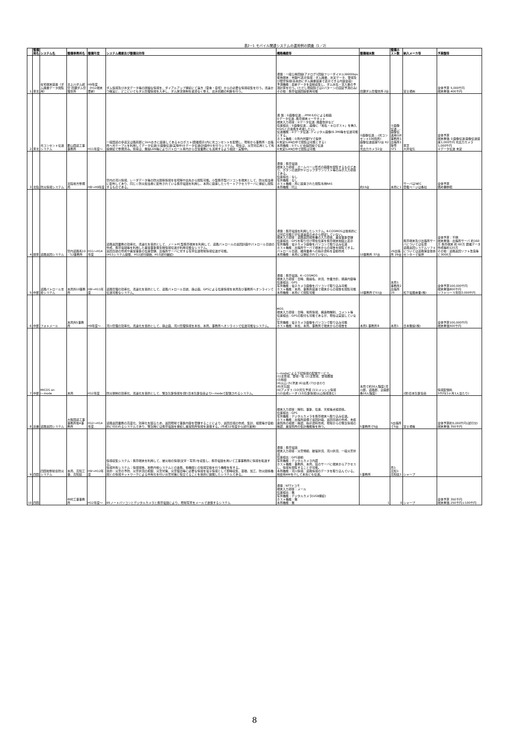表2−1 モバイル関連システムの運用例の調査（1／2）
| | 整備局名 | システム名 | 整備事務所名 | 整備年度 | システム概要及び整備目的等 | 概略機能等 | 整備端末数 | 整備ホスト数 | 納入メーカ等 | 予算額等 |
| --- | --- | --- | --- | --- | --- | --- | --- | --- | --- | --- |
| 1 | 東北 | 在宅端末装置（ダム諸量データ閲覧用） | 北上川ダム統管 田瀬ダム管理支所 | H9年度（H12端末更新） | ダム情報及び水文データ等の詳細な情報を、ダイアルアップ接続にて遠方（官舎・自宅）からの必要な情報収集を行う。迅速かつ確実に、どこにいてもダム管理情報を入手し、ダム放流体制を遅滞なく整え、出水初期の判断を行う。 | 通信：一般公衆回線(アナログ1回線フリーダイヤル)9600bps 使用端末：市販PC表示情報：ダム諸量、水文データ、警報及び障害情報(基本的にダム諸量装置で表示できる内容全般) 予測機能：最新データを自動収集し、ダム水位・流入量の予測計算を行う。(ただし現段階では2パターンの固定予測のみ) その他：携帯電話回線使用可能 | 田瀬ダム管理支所 2台 | | 富士通㈱ | 全体予算 5,000千円 端末単価 400千円 |
| 2 | 東北 | 光コンセント伝送システム | 郡山国道工事事務所 | H11年度〜 | 一般国道の歩道又は路肩部に1kmおきに設置してあるキロポスト(距離標示)内に光コンセントを配備し、現場から事務所・出張所へ光ケーブルを利用してデータ伝送(①画像伝送(実施中)②データ伝送(計画中))を行うシステム。現在は、災害対応用として有線接続で整備済み。将来は、無線LAN等によりパトロール車内から日常業務にも活用するよう検討・実験中。 | 通 信：①画像伝送‥‥PFM E/Oによる動画 ②データ伝送‥携帯端末イーサネット 端末入力項目：②データ伝送‥路面性状など 位置検出：①画像伝送‥‥画像に「地名・キロポスト」を挿入 ※GISとの連携を考慮したい。 伝送機能：②データ伝送‥ディジタル画像(6.3M)等を伝送可能とする。 ホスト機能：①所内共聴TVで提供 ②未定(LANの中で閲覧は可能とする) 本局機能：①テレビ会議回線で伝送 ②未定(LANの中で閲覧は可能 | ①画像伝送‥‥(光コンセント106箇所) 画像伝送装置T2台 R2台 光出力カメラ2台 | ①画像伝送‥‥ 画像伝送用O/E 事務所1 出張所1 除雪ST1 | 東芝 大井電気 | 全体予算 端末単価 ①画像伝送 画像伝送装置1,000千円 光出力カメラ 1,000千円 ②データ伝送 未定 |
| 3 | 北陸 | 防災情報システム | 北陸地方整備局 | H8〜H9年度 | 管内の河川情報、レーダデータ等の防災関係情報を在宅時や出先から閲覧可能。小型携帯型パソコンを端末として、防災担当者に配布してあり、同じく防災担当者に配布されている携帯電話を利用し、本局に設置したリモートアクセスサーバに接続し閲覧するものである。 | 通信：携帯電話 端末入力項目：ホームページ形式の画面を閲覧するものであり、ボタンの選択やドロップダウンリスト等のみが入力項目である。 位置検出：なし 写真機能：なし ホスト機能：局に設置された閲覧専用RAS 本局機能：同上 | 約15台 | 本局に1 | サーバはNEC 登載ページは各社 | 全体予算 備考欄参照 |
| 4 | 関東 | 道路巡回システム | 管内道路系10／12事務所 | H11〜H14年度 | 道路巡回業務の効率化、迅速化を目的として、ノートPC型携帯端末を利用して、道路パトロールの巡回計画やパトロール日誌の作成、携帯電話等を利用した異常事象発生時情報伝送が利用可能なシステム。 巡回日誌の作成や異常事象の位置登録、出張所サーバに対する写真伝送現場情報伝送が可能。 (H11システム開発、H12試行開始、H13試行継続) | 通信：携帯電話を利用したシステム。K-COSMOSは技術的には対応可能だが伝送速度の点から想定していない。 端末入力項目：道路巡回報告書の入力項目、異常事象登録 位置検出：GPSを取り付け現在位置を携帯端末地図上表示 写真機能：電子カメラ画像をパソコンで取り込み伝送 ホスト機能：出張所サーバで端末からの報告を閲覧できる。 パトロール日誌、維持業者への指示資料を自動作成 本局機能：本局には接続されていない。 | 10事務所 37台 | 29出張所 29台 | 携帯端末及び出張所サーバについては任意 道路巡回システムソフトについては道路保全技術センターで提供 | 全体予算：不明 端末単価：出張所サーバ 約160万 携帯端末 約 60万 距離データ作成等約120万 その他：道路巡回ソフト改良等に3000万 |
| 5 | 中部 | 道路パトロール支援システム | 本局外10事務所 | H8〜H11年度 | 道路管理の効率化、迅速化を目的として、道路パトロール日誌、静止画、GPSによる位置情報を本局及び事務所へオンラインで伝送可能なシステム。 | 通信：携帯電話、K−COSMOS 端末入力項目：日時、路線名、状況、作業方針、措置内容等 位置検出：GPS 写真機能：電子カメラ画像をパソコンで取り込み可能 ホスト機能：本局、事務所装置で端末からの報告を閲覧可能 本局機能：本局にて閲覧可能 | 10事務所で51台 | 本局1 事務所2 出張所 25 | 松下電器産業(株) | 全体予算100,000千円 端末単価800千円 ソフトリース年間3,000千円 |
| 6 | 中部 | フォトメール | 本局外5事務所 | H9年度〜 | 河川管理の効率化、迅速化を目的として、静止画、河川管理情報を本省、本局、事務所へオンラインで伝送可能なシステム。 | MOS 端末入力項目：日時、場所情報、構造物種別、コメント等 位置検出：GPSの取付も可能であるが、現在は実装していない 写真機能：電子カメラ画像をパソコンで取り込み可能 ホスト機能：本省、本局、事務所で端末からの報告を | 本局1 事務所8 | 本局1 | 日本無線(株) | 全体予算100,000千円 端末単価500千円 |
| 7 | 中部 | MICOS on i−mode | 本局 | H12年度 | 防災体制の効率化、迅速化を目的として、緊急気象情報を(財)日本気象協会よりi−modeで配信されるシステム。 | i−modeによる下記情報の配信サービス。 (1)注意報、警報一覧 (2)注意報、警報履歴 (3)地震 (4)火山 (5)津波 (6)台風 (7)ひまわり (8)天気図 (9)アメダス (10)天気予報 (11)メッシュ情報 (12)合成レーダ (13)気象情報(火山情報含む) | 本局で約30人程度(河川部、道路部、企画部各10人程度) | | (財)日本気象協会 | 情報配信料 5千円(1ヶ月1人当たり) |
| 8 | 近畿 | 道路巡回システム | 大阪国道工事事務所他4事務所 | H12〜H14年度 | 道路巡回業務の高度化、効率化を図るため、巡回現場で事象内容を登録することにより、巡回日報の作成、集計、検索等が自動的に行われるシステムであり、緊急時には携帯電話を接続し異常箇所情報を送信する。(平成12年度から試行運用) | 端末入力項目：時刻、事象、位置、天候等点検項目。 位置検出：GPS 写真機能：デジタルカメラを携帯端末へ取り込み伝送。 ホスト機能：出張所設備で巡回計画、巡回日誌の作成、未処置箇所の検索・確認、指示資料作成、現場からの緊急情報の確認、異常箇所の集計機能等を持つ。 | 5事務所で5台 | 5出張所で5台 | 富士通等 | 全体予算約5,000千円(試行分) 端末単価 350千円 |
| 9 | 四国 | 四国地整総合防災システム | 本局、高知工事、高知県 | H9〜H12年度 | 情報収集システム：携帯端末を利用して、被災地の情報(文字・写真)を収集し、携帯電話を用いて工事事務所に情報を転送する。 情報共有システム：情報報告、地整内他システムとの連携、他機関との情報交換を行う機能を有する。 目的：災害の予防、災害状況の把握、災害対策、災害復旧等に必要な情報を電子情報として即時収集、蓄積、加工、防災関係機関との情報ネットワークによる共有化を行い災害対策に役立てることを目的に開発したシステムである。 | 通信：携帯電話 端末入力項目：災害規模、破堤状況、河川状況、一般災害状況 位置検出：GPS連動 写真機能：デジタルカメラ内蔵 ホスト機能：事務所、本局、県のサーバに端末からアクセスし、情報を閲覧することが可能。 本局機能：河川情報、道路情報のデータを取り込んでいる。地震系NWを介して本省にも伝送。 | 1事務所 | 局1 高知1 高知県1 | シャープ | |
| 10 | 四国 | | 中村工事事務所 | H12年度〜 | B5ノートパソコンとデジタルカメラと携帯電話により、現場写真をメールで送信するシステム | 通信：NTTドコモ 端末入力項目：メール 位置検出：無 写真機能：デジタルカメラ(USB接続) ホスト機能：無 本局機能：無 | 1 | 0 | シャープ | 全体予算 350千円 端末単価 250千円＋100千円 |
8